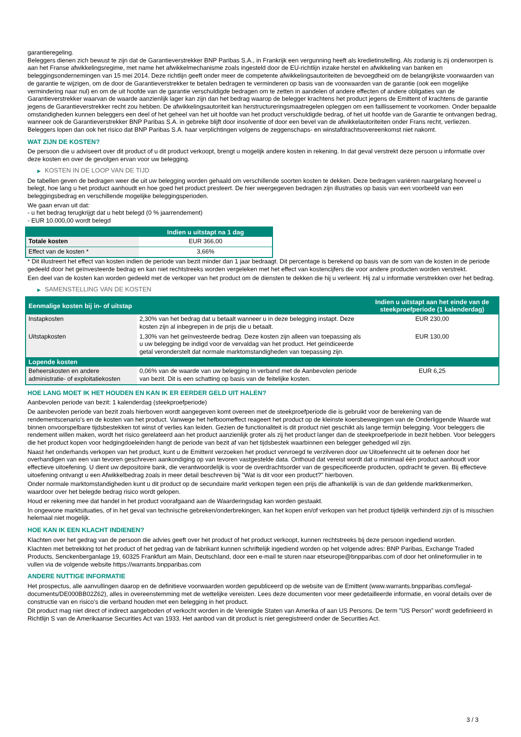garantieregeling.
Beleggers dienen zich bewust te zijn dat de Garantieverstrekker BNP Paribas S.A., in Frankrijk een vergunning heeft als kredietinstelling. Als zodanig is zij onderworpen is aan het Franse afwikkelingsregime, met name het afwikkelmechanisme zoals ingesteld door de EU-richtlijn inzake herstel en afwikkeling van banken en beleggingsondernemingen van 15 mei 2014. Deze richtlijn geeft onder meer de competente afwikkelingsautoriteiten de bevoegdheid om de belangrijkste voorwaarden van de garantie te wijzigen, om de door de Garantieverstrekker te betalen bedragen te verminderen op basis van de voorwaarden van de garantie (ook een mogelijke vermindering naar nul) en om de uit hoofde van de garantie verschuldigde bedragen om te zetten in aandelen of andere effecten of andere obligaties van de Garantieverstrekker waarvan de waarde aanzienlijk lager kan zijn dan het bedrag waarop de belegger krachtens het product jegens de Emittent of krachtens de garantie jegens de Garantieverstrekker recht zou hebben. De afwikkelingsautoriteit kan herstructureringsmaatregelen opleggen om een faillissement te voorkomen. Onder bepaalde omstandigheden kunnen beleggers een deel of het geheel van het uit hoofde van het product verschuldigde bedrag, of het uit hoofde van de Garantie te ontvangen bedrag, wanneer ook de Garantieverstrekker BNP Paribas S.A. in gebreke blijft door insolventie of door een bevel van de afwikkelautoriteiten onder Frans recht, verliezen. Beleggers lopen dan ook het risico dat BNP Paribas S.A. haar verplichtingen volgens de zeggenschaps- en winstafdrachtsovereenkomst niet nakomt.
WAT ZIJN DE KOSTEN?
De persoon die u adviseert over dit product of u dit product verkoopt, brengt u mogelijk andere kosten in rekening. In dat geval verstrekt deze persoon u informatie over deze kosten en over de gevolgen ervan voor uw belegging.
▶ KOSTEN IN DE LOOP VAN DE TIJD
De tabellen geven de bedragen weer die uit uw belegging worden gehaald om verschillende soorten kosten te dekken. Deze bedragen variëren naargelang hoeveel u belegt, hoe lang u het product aanhoudt en hoe goed het product presteert. De hier weergegeven bedragen zijn illustraties op basis van een voorbeeld van een beleggingsbedrag en verschillende mogelijke beleggingsperioden.
We gaan ervan uit dat:
- u het bedrag terugkrijgt dat u hebt belegd (0 % jaarrendement)
- EUR 10.000,00 wordt belegd
| | Indien u uitstapt na 1 dag |
| --- | --- |
| Totale kosten | EUR 366,00 |
| Effect van de kosten * | 3,66% |
* Dit illustreert het effect van kosten indien de periode van bezit minder dan 1 jaar bedraagt. Dit percentage is berekend op basis van de som van de kosten in de periode gedeeld door het geïnvesteerde bedrag en kan niet rechtstreeks worden vergeleken met het effect van kostencijfers die voor andere producten worden verstrekt.
Een deel van de kosten kan worden gedeeld met de verkoper van het product om de diensten te dekken die hij u verleent. Hij zal u informatie verstrekken over het bedrag.
▶ SAMENSTELLING VAN DE KOSTEN
| Eenmalige kosten bij in- of uitstap | | Indien u uitstapt aan het einde van de steekproefperiode (1 kalenderdag) |
| --- | --- | --- |
| Instapkosten | 2,30% van het bedrag dat u betaalt wanneer u in deze belegging instapt. Deze kosten zijn al inbegrepen in de prijs die u betaalt. | EUR 230,00 |
| Uitstapkosten | 1,30% van het geïnvesteerde bedrag. Deze kosten zijn alleen van toepassing als u uw belegging be indigd voor de vervaldag van het product. Het geïndiceerde getal veronderstelt dat normale marktomstandigheden van toepassing zijn. | EUR 130,00 |
| Lopende kosten | | |
| Beheerskosten en andere administratie- of exploitatiekosten | 0,06% van de waarde van uw belegging in verband met de Aanbevolen periode van bezit. Dit is een schatting op basis van de feitelijke kosten. | EUR 6,25 |
HOE LANG MOET IK HET HOUDEN EN KAN IK ER EERDER GELD UIT HALEN?
Aanbevolen periode van bezit: 1 kalenderdag (steekproefperiode)
De aanbevolen periode van bezit zoals hierboven wordt aangegeven komt overeen met de steekproefperiode die is gebruikt voor de berekening van de rendementscenario's en de kosten van het product. Vanwege het hefboomeffect reageert het product op de kleinste koersbewegingen van de Onderliggende Waarde wat binnen onvoorspelbare tijdsbestekken tot winst of verlies kan leiden. Gezien de functionaliteit is dit product niet geschikt als lange termijn belegging. Voor beleggers die rendement willen maken, wordt het risico gerelateerd aan het product aanzienlijk groter als zij het product langer dan de steekproefperiode in bezit hebben. Voor beleggers die het product kopen voor hedgingdoeleinden hangt de periode van bezit af van het tijdsbestek waarbinnen een belegger gehedged wil zijn.
Naast het onderhands verkopen van het product, kunt u de Emittent verzoeken het product vervroegd te verzilveren door uw Uitoefenrecht uit te oefenen door het overhandigen van een van tevoren geschreven aankondiging op van tevoren vastgestelde data. Onthoud dat vereist wordt dat u minimaal één product aanhoudt voor effectieve uitoefening. U dient uw depositoire bank, die verantwoordelijk is voor de overdrachtsorder van de gespecificeerde producten, opdracht te geven. Bij effectieve uitoefening ontvangt u een Afwikkelbedrag zoals in meer detail beschreven bij "Wat is dit voor een product?" hierboven.
Onder normale marktomstandigheden kunt u dit product op de secundaire markt verkopen tegen een prijs die afhankelijk is van de dan geldende marktkenmerken, waardoor over het belegde bedrag risico wordt gelopen.
Houd er rekening mee dat handel in het product voorafgaand aan de Waarderingsdag kan worden gestaakt.
In ongewone marktsituaties, of in het geval van technische gebreken/onderbrekingen, kan het kopen en/of verkopen van het product tijdelijk verhinderd zijn of is misschien helemaal niet mogelijk.
HOE KAN IK EEN KLACHT INDIENEN?
Klachten over het gedrag van de persoon die advies geeft over het product of het product verkoopt, kunnen rechtstreeks bij deze persoon ingediend worden.
Klachten met betrekking tot het product of het gedrag van de fabrikant kunnen schriftelijk ingediend worden op het volgende adres: BNP Paribas, Exchange Traded Products, Senckenberganlage 19, 60325 Frankfurt am Main, Deutschland, door een e-mail te sturen naar etseurope@bnpparibas.com of door het onlineformulier in te vullen via de volgende website https://warrants.bnpparibas.com
ANDERE NUTTIGE INFORMATIE
Het prospectus, alle aanvullingen daarop en de definitieve voorwaarden worden gepubliceerd op de website van de Emittent (www.warrants.bnpparibas.com/legal-documents/DE000BB02Z62), alles in overeenstemming met de wettelijke vereisten. Lees deze documenten voor meer gedetailleerde informatie, en vooral details over de constructie van en risico’s die verband houden met een belegging in het product.
Dit product mag niet direct of indirect aangeboden of verkocht worden in de Verenigde Staten van Amerika of aan US Persons. De term "US Person" wordt gedefinieerd in Richtlijn S van de Amerikaanse Securities Act van 1933. Het aanbod van dit product is niet geregistreerd onder de Securities Act.
3 / 3